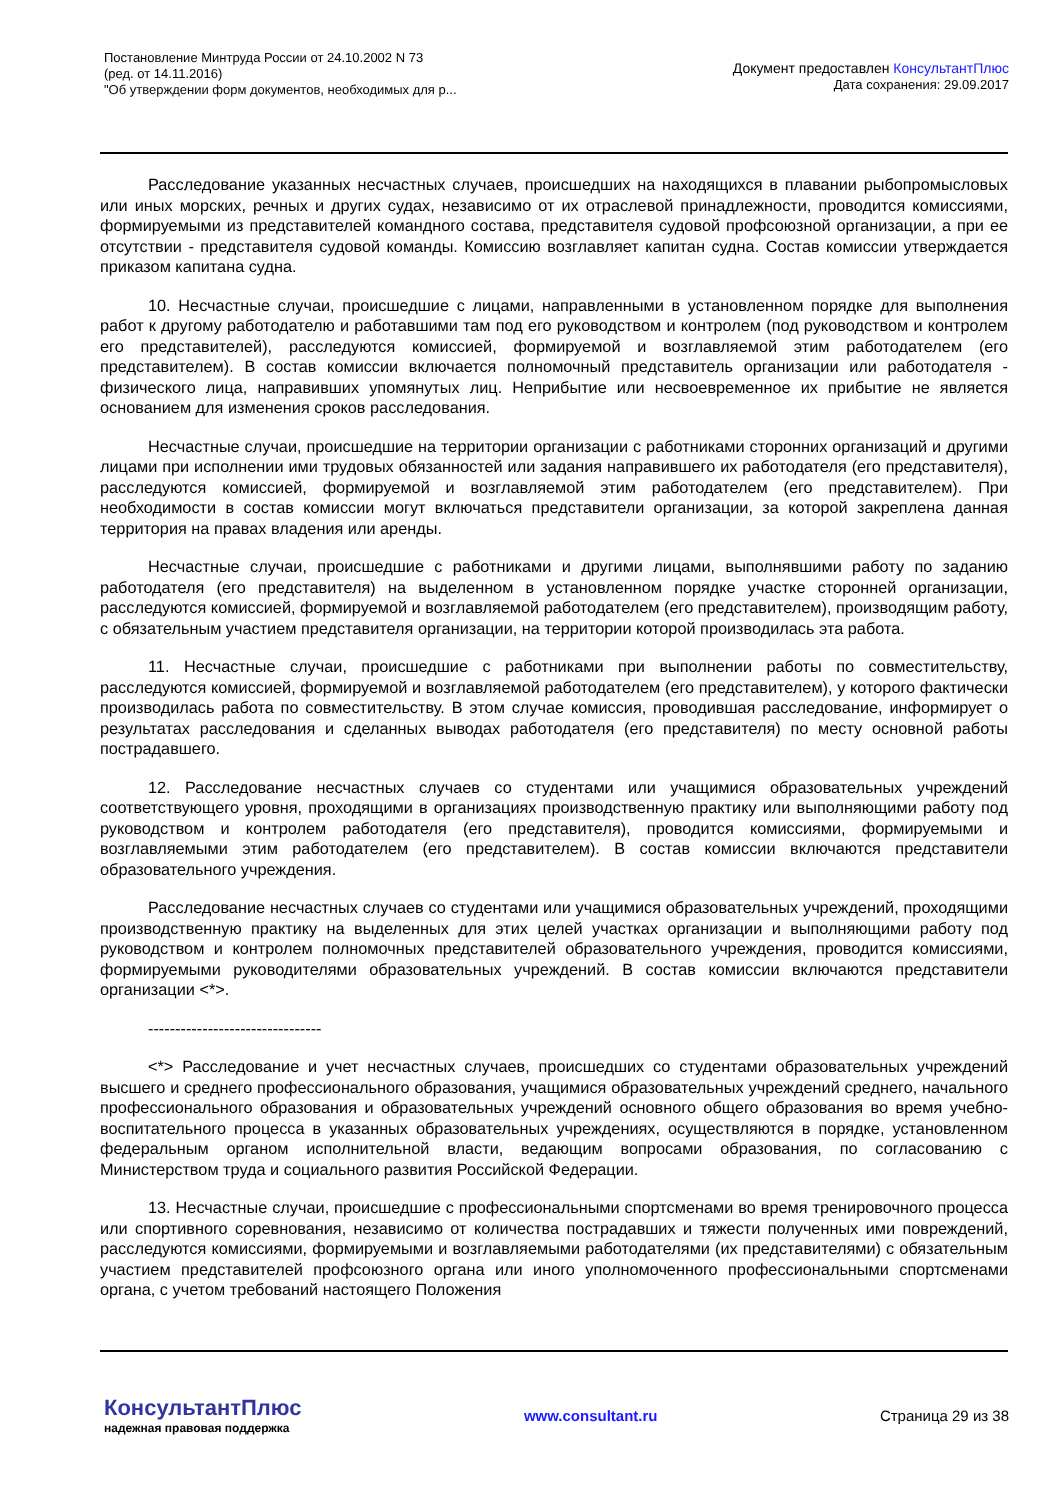Постановление Минтруда России от 24.10.2002 N 73
(ред. от 14.11.2016)
"Об утверждении форм документов, необходимых для р...
Документ предоставлен КонсультантПлюс
Дата сохранения: 29.09.2017
Расследование указанных несчастных случаев, происшедших на находящихся в плавании рыбопромысловых или иных морских, речных и других судах, независимо от их отраслевой принадлежности, проводится комиссиями, формируемыми из представителей командного состава, представителя судовой профсоюзной организации, а при ее отсутствии - представителя судовой команды. Комиссию возглавляет капитан судна. Состав комиссии утверждается приказом капитана судна.
10. Несчастные случаи, происшедшие с лицами, направленными в установленном порядке для выполнения работ к другому работодателю и работавшими там под его руководством и контролем (под руководством и контролем его представителей), расследуются комиссией, формируемой и возглавляемой этим работодателем (его представителем). В состав комиссии включается полномочный представитель организации или работодателя - физического лица, направивших упомянутых лиц. Неприбытие или несвоевременное их прибытие не является основанием для изменения сроков расследования.
Несчастные случаи, происшедшие на территории организации с работниками сторонних организаций и другими лицами при исполнении ими трудовых обязанностей или задания направившего их работодателя (его представителя), расследуются комиссией, формируемой и возглавляемой этим работодателем (его представителем). При необходимости в состав комиссии могут включаться представители организации, за которой закреплена данная территория на правах владения или аренды.
Несчастные случаи, происшедшие с работниками и другими лицами, выполнявшими работу по заданию работодателя (его представителя) на выделенном в установленном порядке участке сторонней организации, расследуются комиссией, формируемой и возглавляемой работодателем (его представителем), производящим работу, с обязательным участием представителя организации, на территории которой производилась эта работа.
11. Несчастные случаи, происшедшие с работниками при выполнении работы по совместительству, расследуются комиссией, формируемой и возглавляемой работодателем (его представителем), у которого фактически производилась работа по совместительству. В этом случае комиссия, проводившая расследование, информирует о результатах расследования и сделанных выводах работодателя (его представителя) по месту основной работы пострадавшего.
12. Расследование несчастных случаев со студентами или учащимися образовательных учреждений соответствующего уровня, проходящими в организациях производственную практику или выполняющими работу под руководством и контролем работодателя (его представителя), проводится комиссиями, формируемыми и возглавляемыми этим работодателем (его представителем). В состав комиссии включаются представители образовательного учреждения.
Расследование несчастных случаев со студентами или учащимися образовательных учреждений, проходящими производственную практику на выделенных для этих целей участках организации и выполняющими работу под руководством и контролем полномочных представителей образовательного учреждения, проводится комиссиями, формируемыми руководителями образовательных учреждений. В состав комиссии включаются представители организации <*>.
--------------------------------
<*> Расследование и учет несчастных случаев, происшедших со студентами образовательных учреждений высшего и среднего профессионального образования, учащимися образовательных учреждений среднего, начального профессионального образования и образовательных учреждений основного общего образования во время учебно-воспитательного процесса в указанных образовательных учреждениях, осуществляются в порядке, установленном федеральным органом исполнительной власти, ведающим вопросами образования, по согласованию с Министерством труда и социального развития Российской Федерации.
13. Несчастные случаи, происшедшие с профессиональными спортсменами во время тренировочного процесса или спортивного соревнования, независимо от количества пострадавших и тяжести полученных ими повреждений, расследуются комиссиями, формируемыми и возглавляемыми работодателями (их представителями) с обязательным участием представителей профсоюзного органа или иного уполномоченного профессиональными спортсменами органа, с учетом требований настоящего Положения
КонсультантПлюс
надежная правовая поддержка
www.consultant.ru Страница 29 из 38